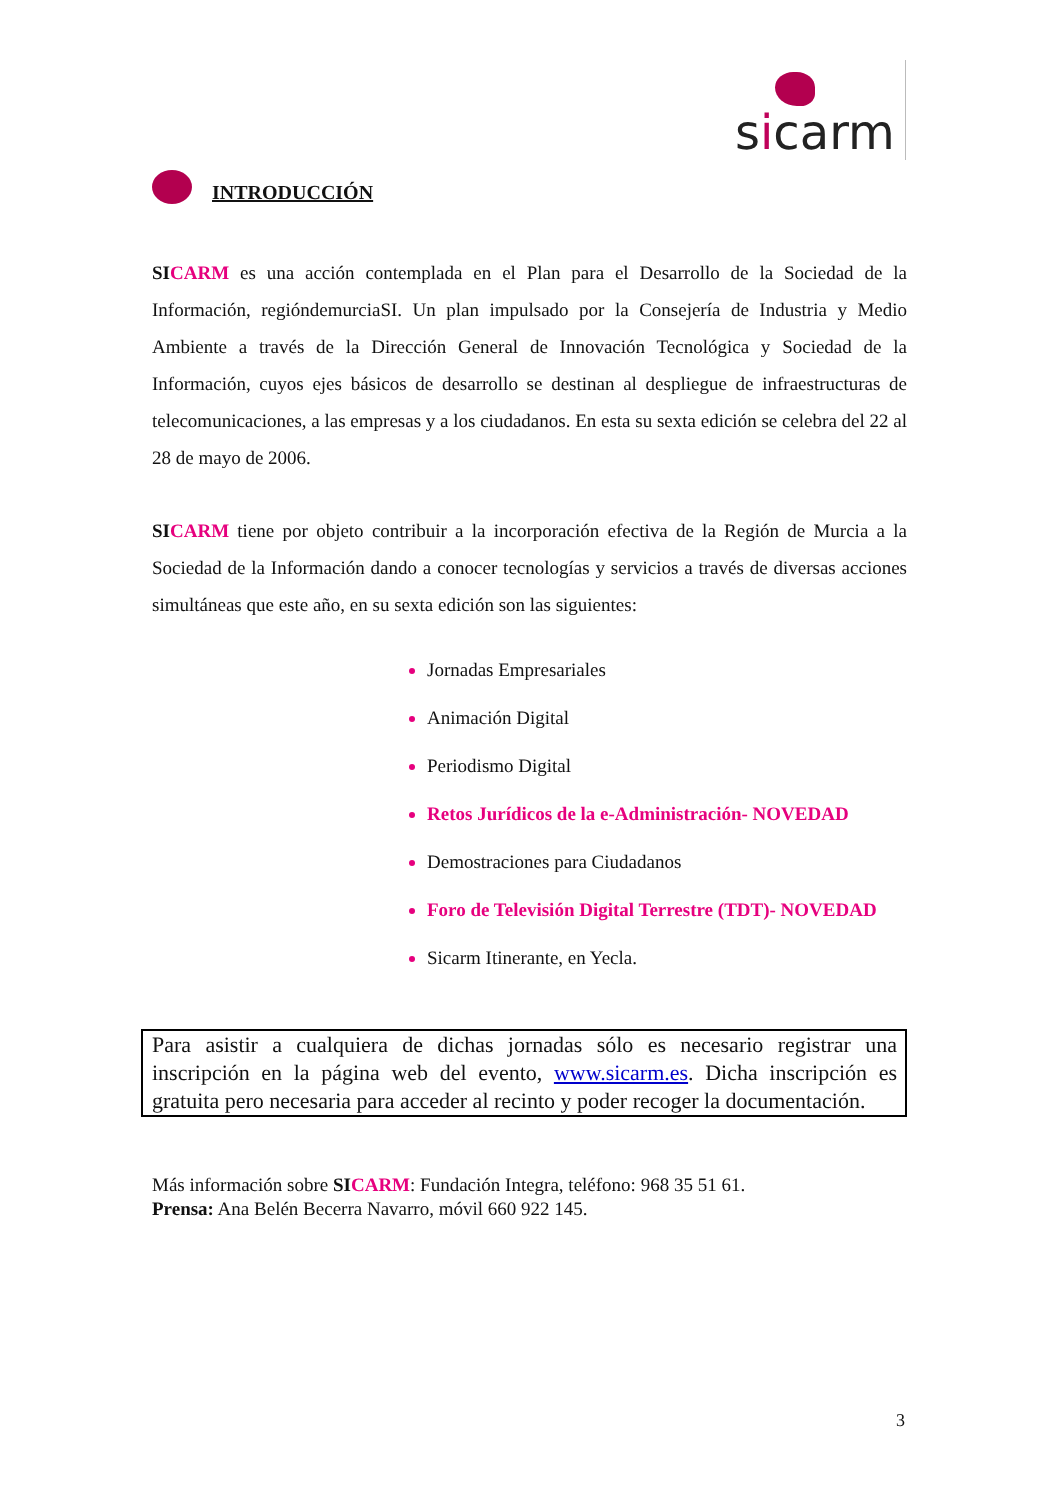sicarm
INTRODUCCIÓN
SI CARM es una acción contemplada en el Plan para el Desarrollo de la Sociedad de la Información, regióndemurciaSI. Un plan impulsado por la Consejería de Industria y Medio Ambiente a través de la Dirección General de Innovación Tecnológica y Sociedad de la Información, cuyos ejes básicos de desarrollo se destinan al despliegue de infraestructuras de telecomunicaciones, a las empresas y a los ciudadanos. En esta su sexta edición se celebra del 22 al 28 de mayo de 2006.
SI CARM tiene por objeto contribuir a la incorporación efectiva de la Región de Murcia a la Sociedad de la Información dando a conocer tecnologías y servicios a través de diversas acciones simultáneas que este año, en su sexta edición son las siguientes:
Jornadas Empresariales
Animación Digital
Periodismo Digital
Retos Jurídicos de la e-Administración- NOVEDAD
Demostraciones para Ciudadanos
Foro de Televisión Digital Terrestre (TDT)- NOVEDAD
Sicarm Itinerante, en Yecla.
Para asistir a cualquiera de dichas jornadas sólo es necesario registrar una inscripción en la página web del evento, www.sicarm.es. Dicha inscripción es gratuita pero necesaria para acceder al recinto y poder recoger la documentación.
Más información sobre SI CARM: Fundación Integra, teléfono: 968 35 51 61.
Prensa: Ana Belén Becerra Navarro, móvil 660 922 145.
3